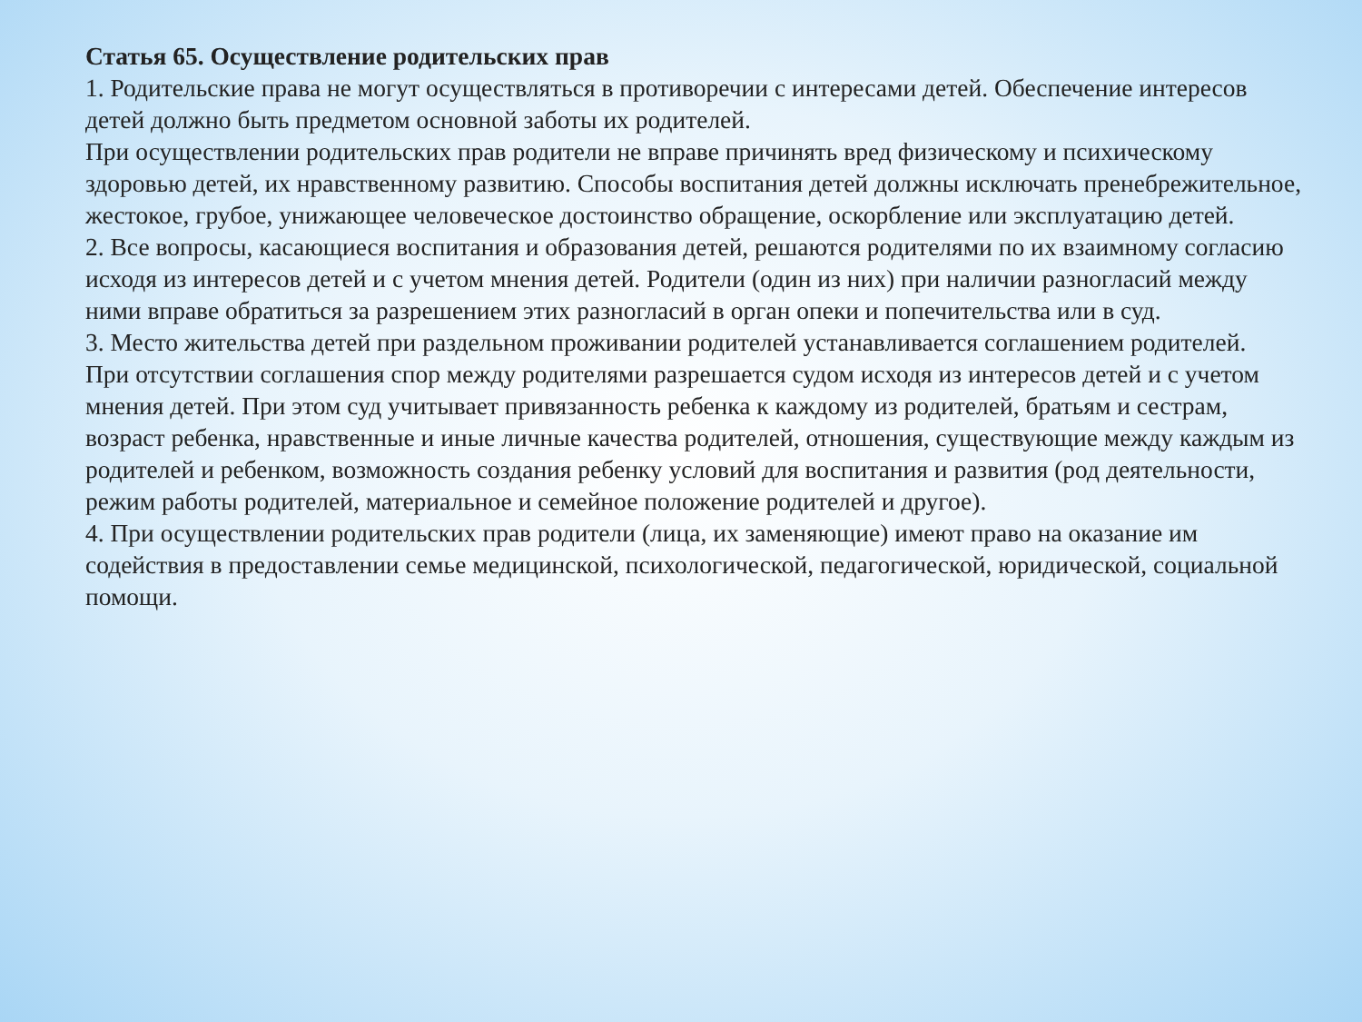Статья 65. Осуществление родительских прав
1. Родительские права не могут осуществляться в противоречии с интересами детей. Обеспечение интересов детей должно быть предметом основной заботы их родителей.
При осуществлении родительских прав родители не вправе причинять вред физическому и психическому здоровью детей, их нравственному развитию. Способы воспитания детей должны исключать пренебрежительное, жестокое, грубое, унижающее человеческое достоинство обращение, оскорбление или эксплуатацию детей.
2. Все вопросы, касающиеся воспитания и образования детей, решаются родителями по их взаимному согласию исходя из интересов детей и с учетом мнения детей. Родители (один из них) при наличии разногласий между ними вправе обратиться за разрешением этих разногласий в орган опеки и попечительства или в суд.
3. Место жительства детей при раздельном проживании родителей устанавливается соглашением родителей.
При отсутствии соглашения спор между родителями разрешается судом исходя из интересов детей и с учетом мнения детей. При этом суд учитывает привязанность ребенка к каждому из родителей, братьям и сестрам, возраст ребенка, нравственные и иные личные качества родителей, отношения, существующие между каждым из родителей и ребенком, возможность создания ребенку условий для воспитания и развития (род деятельности, режим работы родителей, материальное и семейное положение родителей и другое).
4. При осуществлении родительских прав родители (лица, их заменяющие) имеют право на оказание им содействия в предоставлении семье медицинской, психологической, педагогической, юридической, социальной помощи.